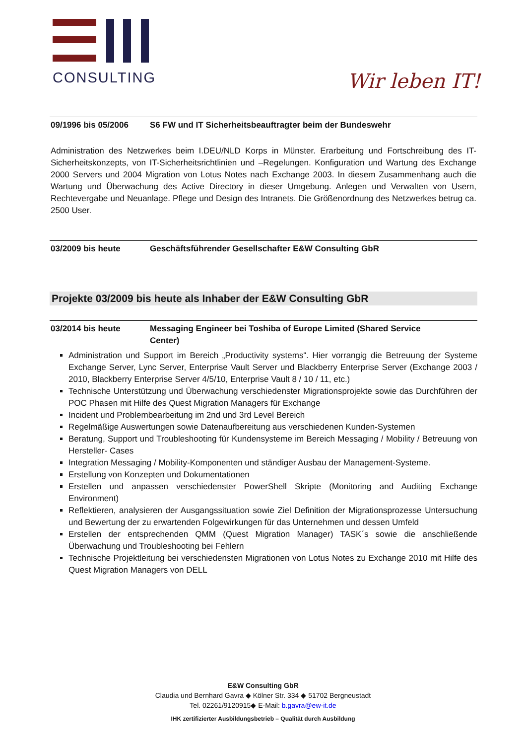CONSULTING
Wir leben IT!
09/1996 bis 05/2006 S6 FW und IT Sicherheitsbeauftragter beim der Bundeswehr
Administration des Netzwerkes beim I.DEU/NLD Korps in Münster. Erarbeitung und Fortschreibung des IT-Sicherheitskonzepts, von IT-Sicherheitsrichtlinien und –Regelungen. Konfiguration und Wartung des Exchange 2000 Servers und 2004 Migration von Lotus Notes nach Exchange 2003. In diesem Zusammenhang auch die Wartung und Überwachung des Active Directory in dieser Umgebung. Anlegen und Verwalten von Usern, Rechtevergabe und Neuanlage. Pflege und Design des Intranets. Die Größenordnung des Netzwerkes betrug ca. 2500 User.
03/2009 bis heute Geschäftsführender Gesellschafter E&W Consulting GbR
Projekte 03/2009 bis heute als Inhaber der E&W Consulting GbR
03/2014 bis heute Messaging Engineer bei Toshiba of Europe Limited (Shared Service
Center)
Administration und Support im Bereich „Productivity systems“. Hier vorrangig die Betreuung der Systeme Exchange Server, Lync Server, Enterprise Vault Server und Blackberry Enterprise Server (Exchange 2003 / 2010, Blackberry Enterprise Server 4/5/10, Enterprise Vault 8 / 10 / 11, etc.)
Technische Unterstützung und Überwachung verschiedenster Migrationsprojekte sowie das Durchführen der POC Phasen mit Hilfe des Quest Migration Managers für Exchange
Incident und Problembearbeitung im 2nd und 3rd Level Bereich
Regelmäßige Auswertungen sowie Datenaufbereitung aus verschiedenen Kunden-Systemen
Beratung, Support und Troubleshooting für Kundensysteme im Bereich Messaging / Mobility / Betreuung von Hersteller- Cases
Integration Messaging / Mobility-Komponenten und ständiger Ausbau der Management-Systeme.
Erstellung von Konzepten und Dokumentationen
Erstellen und anpassen verschiedenster PowerShell Skripte (Monitoring and Auditing Exchange Environment)
Reflektieren, analysieren der Ausgangssituation sowie Ziel Definition der Migrationsprozesse Untersuchung und Bewertung der zu erwartenden Folgewirkungen für das Unternehmen und dessen Umfeld
Erstellen der entsprechenden QMM (Quest Migration Manager) TASK´s sowie die anschließende Überwachung und Troubleshooting bei Fehlern
Technische Projektleitung bei verschiedensten Migrationen von Lotus Notes zu Exchange 2010 mit Hilfe des Quest Migration Managers von DELL
E&W Consulting GbR
Claudia und Bernhard Gavra ◆ Kölner Str. 334 ◆ 51702 Bergneustadt
Tel. 02261/9120915◆ E-Mail: b.gavra@ew-it.de
IHK zertifizierter Ausbildungsbetrieb – Qualität durch Ausbildung